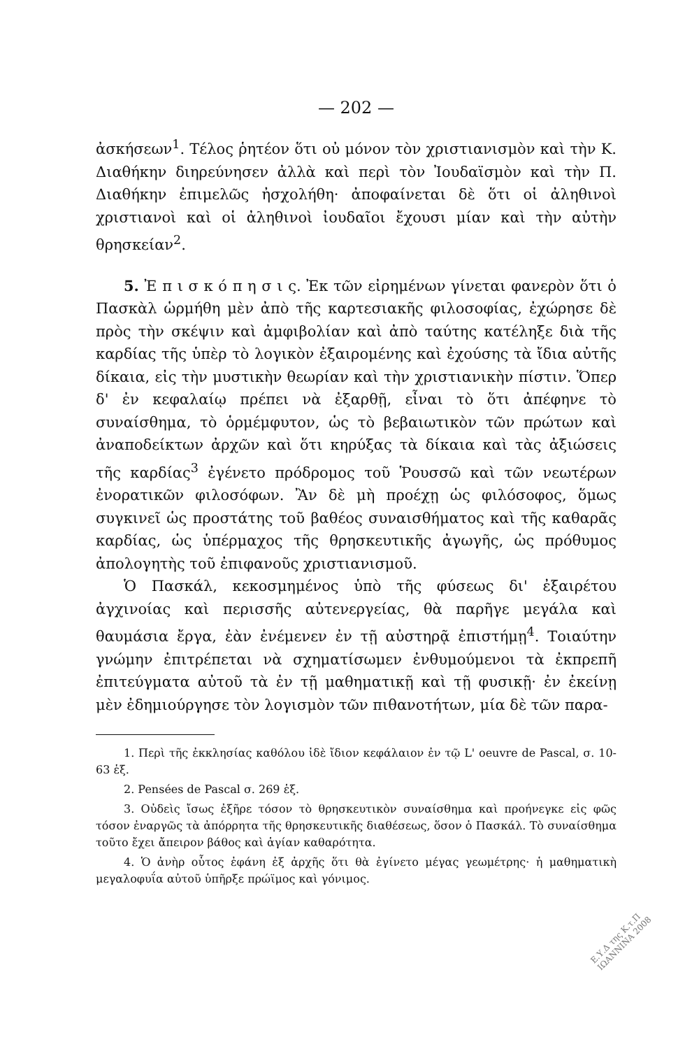— 202 —
ἀσκήσεων<sup>1</sup>. Τέλος ῥητέον ὅτι οὐ μόνον τὸν χριστιανισμὸν καὶ τὴν Κ. Διαθήκην διηρεύνησεν ἀλλὰ καὶ περὶ τὸν Ἰουδαϊσμὸν καὶ τὴν Π. Διαθήκην ἐπιμελῶς ἠσχολήθη· ἀποφαίνεται δὲ ὅτι οἱ ἀληθινοὶ χριστιανοὶ καὶ οἱ ἀληθινοὶ ἰουδαῖοι ἔχουσι μίαν καὶ τὴν αὐτὴν θρησκείαν<sup>2</sup>.
5. Ἐ π ι σ κ ό π η σ ι ς. Ἐκ τῶν εἰρημένων γίνεται φανερὸν ὅτι ὁ Πασκὰλ ὡρμήθη μὲν ἀπὸ τῆς καρτεσιακῆς φιλοσοφίας, ἐχώρησε δὲ πρὸς τὴν σκέψιν καὶ ἀμφιβολίαν καὶ ἀπὸ ταύτης κατέληξε διὰ τῆς καρδίας τῆς ὑπὲρ τὸ λογικὸν ἐξαιρομένης καὶ ἐχούσης τὰ ἴδια αὐτῆς δίκαια, εἰς τὴν μυστικὴν θεωρίαν καὶ τὴν χριστιανικὴν πίστιν. Ὅπερ δ' ἐν κεφαλαίῳ πρέπει νὰ ἐξαρθῇ, εἶναι τὸ ὅτι ἀπέφηνε τὸ συναίσθημα, τὸ ὁρμέμφυτον, ὡς τὸ βεβαιωτικὸν τῶν πρώτων καὶ ἀναποδείκτων ἀρχῶν καὶ ὅτι κηρύξας τὰ δίκαια καὶ τὰς ἀξιώσεις τῆς καρδίας<sup>3</sup> ἐγένετο πρόδρομος τοῦ Ῥουσσῶ καὶ τῶν νεωτέρων ἐνορατικῶν φιλοσόφων. Ἂν δὲ μὴ προέχῃ ὡς φιλόσοφος, ὅμως συγκινεῖ ὡς προστάτης τοῦ βαθέος συναισθήματος καὶ τῆς καθαρᾶς καρδίας, ὡς ὑπέρμαχος τῆς θρησκευτικῆς ἀγωγῆς, ὡς πρόθυμος ἀπολογητὴς τοῦ ἐπιφανοῦς χριστιανισμοῦ.
Ὁ Πασκάλ, κεκοσμημένος ὑπὸ τῆς φύσεως δι' ἐξαιρέτου ἀγχινοίας καὶ περισσῆς αὐτενεργείας, θὰ παρῆγε μεγάλα καὶ θαυμάσια ἔργα, ἐὰν ἐνέμενεν ἐν τῇ αὐστηρᾷ ἐπιστήμῃ<sup>4</sup>. Τοιαύτην γνώμην ἐπιτρέπεται νὰ σχηματίσωμεν ἐνθυμούμενοι τὰ ἐκπρεπῆ ἐπιτεύγματα αὐτοῦ τὰ ἐν τῇ μαθηματικῇ καὶ τῇ φυσικῇ· ἐν ἐκείνῃ μὲν ἐδημιούργησε τὸν λογισμὸν τῶν πιθανοτήτων, μία δὲ τῶν παρα-
1. Περὶ τῆς ἐκκλησίας καθόλου ἰδὲ ἴδιον κεφάλαιον ἐν τῷ L' oeuvre de Pascal, σ. 10-63 ἑξ.
2. Pensées de Pascal σ. 269 ἑξ.
3. Οὐδεὶς ἴσως ἐξῆρε τόσον τὸ θρησκευτικὸν συναίσθημα καὶ προήνεγκε εἰς φῶς τόσον ἐναργῶς τὰ ἀπόρρητα τῆς θρησκευτικῆς διαθέσεως, ὅσον ὁ Πασκάλ. Τὸ συναίσθημα τοῦτο ἔχει ἄπειρον βάθος καὶ ἁγίαν καθαρότητα.
4. Ὁ ἀνὴρ οὗτος ἐφάνη ἐξ ἀρχῆς ὅτι θὰ ἐγίνετο μέγας γεωμέτρης· ἡ μαθηματικὴ μεγαλοφυΐα αὐτοῦ ὑπῆρξε πρώϊμος καὶ γόνιμος.
Ε.Υ.Δ της Κ.τ.Π
ΙΩΑΝΝΙΝΑ 2008